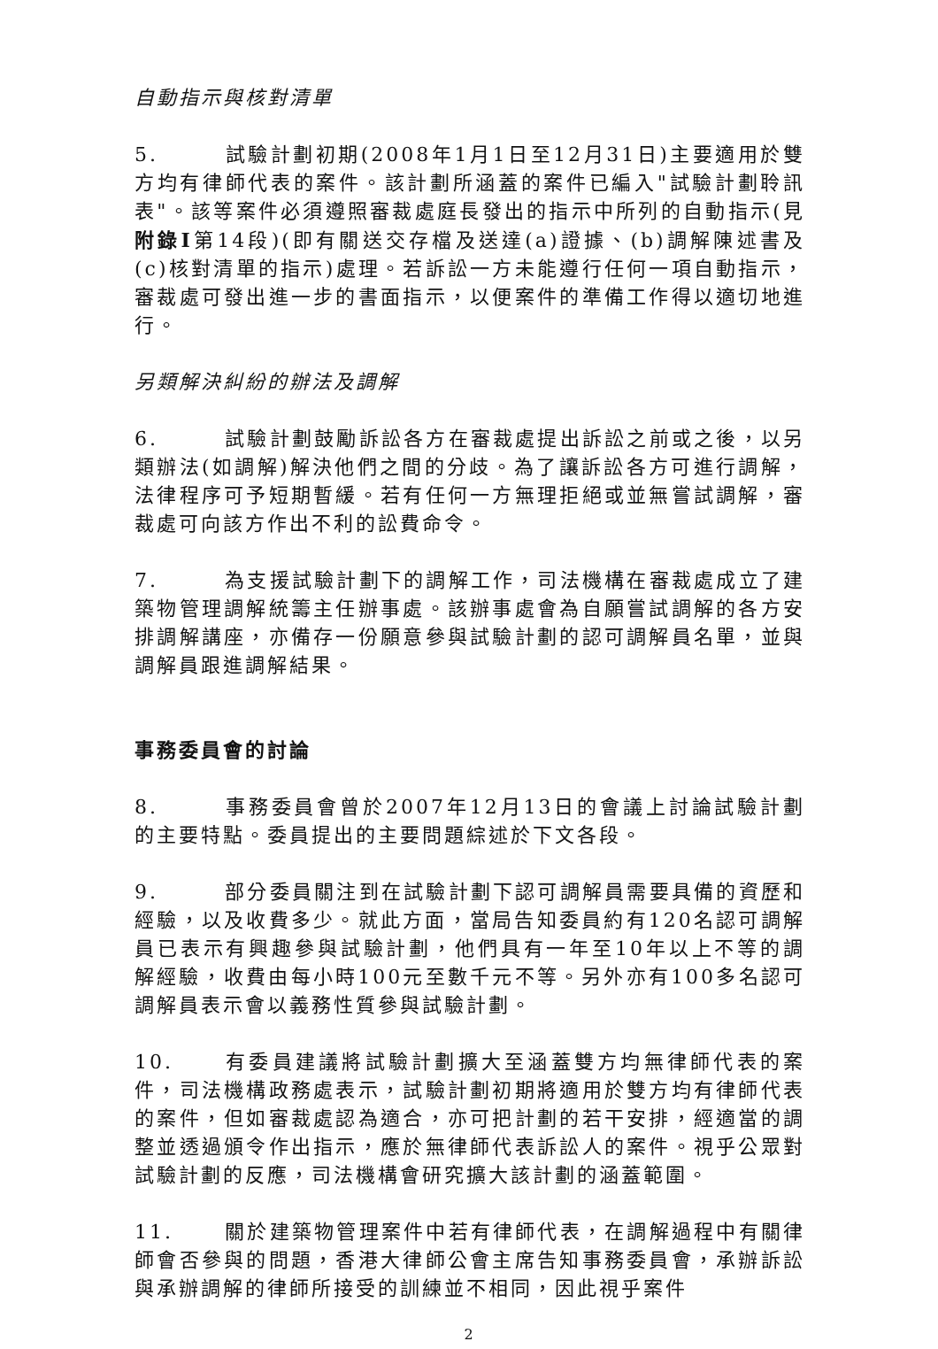自動指示與核對清單
5. 試驗計劃初期(2008年1月1日至12月31日)主要適用於雙方均有律師代表的案件。該計劃所涵蓋的案件已編入"試驗計劃聆訊表"。該等案件必須遵照審裁處庭長發出的指示中所列的自動指示(見附錄I第14段)(即有關送交存檔及送達(a)證據、(b)調解陳述書及(c)核對清單的指示)處理。若訴訟一方未能遵行任何一項自動指示，審裁處可發出進一步的書面指示，以便案件的準備工作得以適切地進行。
另類解決糾紛的辦法及調解
6. 試驗計劃鼓勵訴訟各方在審裁處提出訴訟之前或之後，以另類辦法(如調解)解決他們之間的分歧。為了讓訴訟各方可進行調解，法律程序可予短期暫緩。若有任何一方無理拒絕或並無嘗試調解，審裁處可向該方作出不利的訟費命令。
7. 為支援試驗計劃下的調解工作，司法機構在審裁處成立了建築物管理調解統籌主任辦事處。該辦事處會為自願嘗試調解的各方安排調解講座，亦備存一份願意參與試驗計劃的認可調解員名單，並與調解員跟進調解結果。
事務委員會的討論
8. 事務委員會曾於2007年12月13日的會議上討論試驗計劃的主要特點。委員提出的主要問題綜述於下文各段。
9. 部分委員關注到在試驗計劃下認可調解員需要具備的資歷和經驗，以及收費多少。就此方面，當局告知委員約有120名認可調解員已表示有興趣參與試驗計劃，他們具有一年至10年以上不等的調解經驗，收費由每小時100元至數千元不等。另外亦有100多名認可調解員表示會以義務性質參與試驗計劃。
10. 有委員建議將試驗計劃擴大至涵蓋雙方均無律師代表的案件，司法機構政務處表示，試驗計劃初期將適用於雙方均有律師代表的案件，但如審裁處認為適合，亦可把計劃的若干安排，經適當的調整並透過頒令作出指示，應於無律師代表訴訟人的案件。視乎公眾對試驗計劃的反應，司法機構會研究擴大該計劃的涵蓋範圍。
11. 關於建築物管理案件中若有律師代表，在調解過程中有關律師會否參與的問題，香港大律師公會主席告知事務委員會，承辦訴訟與承辦調解的律師所接受的訓練並不相同，因此視乎案件
2